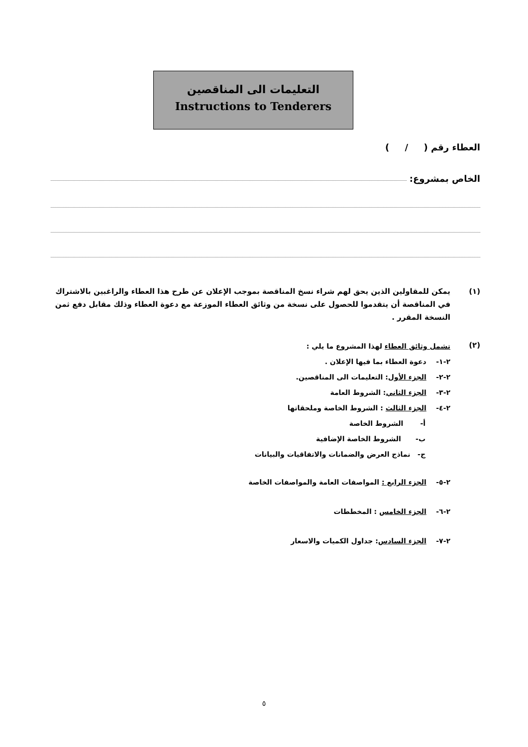التعليمات الى المناقصين
Instructions to Tenderers
العطاء رقم ( / )
الخاص بمشروع:
(١) يمكن للمقاولين الذين يحق لهم شراء نسخ المناقصة بموجب الإعلان عن طرح هذا العطاء والراغبين بالاشتراك في المناقصة أن يتقدموا للحصول على نسخة من وثائق العطاء الموزعة مع دعوة العطاء وذلك مقابل دفع ثمن النسخة المقرر .
(٢)
تشمل وثائق العطاء لهذا المشروع ما يلي :
٢-١- دعوة العطاء بما فيها الإعلان .
٢-٢- الجزء الأول: التعليمات الى المناقصين.
٢-٣- الجزء الثاني: الشروط العامة
٢-٤- الجزء الثالث : الشروط الخاصة وملحقاتها
أ- الشروط الخاصة
ب- الشروط الخاصة الإضافية
ج- نماذج العرض والضمانات والاتفاقيات والبيانات
٢-٥- الجزء الرابع : المواصفات العامة والمواصفات الخاصة
٢-٦- الجزء الخامس : المخططات
٢-٧- الجزء السادس: جداول الكميات والاسعار
٥